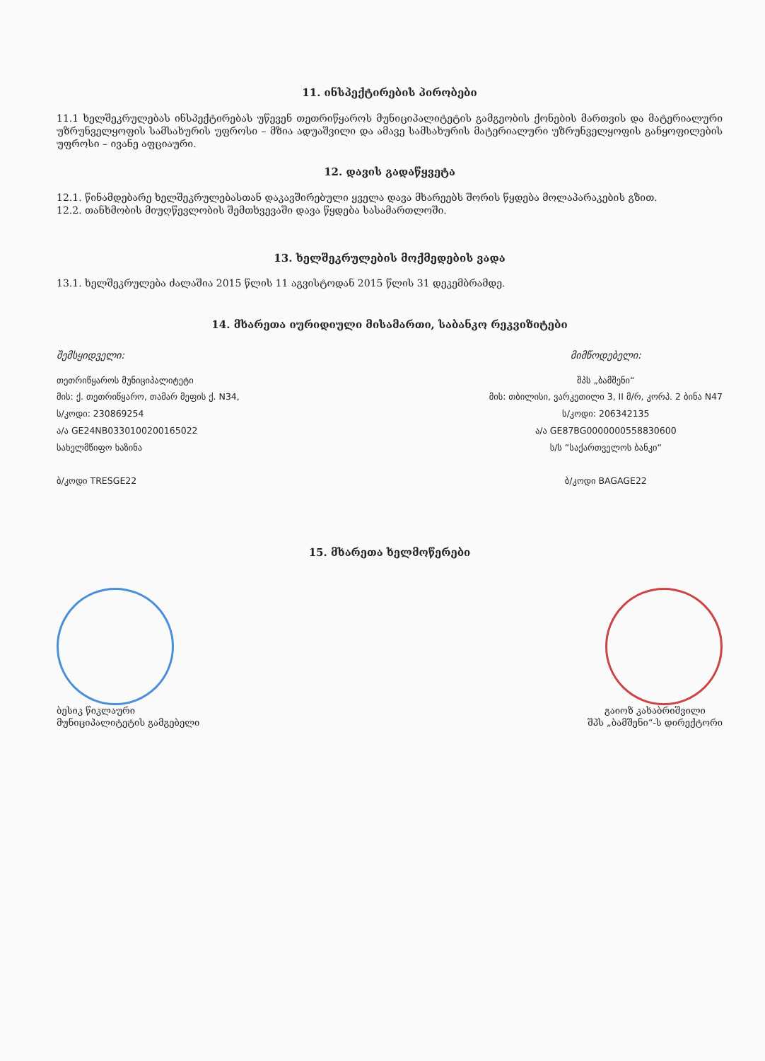11. ინსპექტირების პირობები
11.1 ხელშეკრულებას ინსპექტირებას უწევენ თეთრიწყაროს მუნიციპალიტეტის გამგეობის ქონების მართვის და მატერიალური უზრუნველყოფის სამსახურის უფროსი – მზია ადუაშვილი და ამავე სამსახურის მატერიალური უზრუნველყოფის განყოფილების უფროსი – ივანე აფციაური.
12. დავის გადაწყვეტა
12.1. წინამდებარე ხელშეკრულებასთან დაკავშირებული ყველა დავა მხარეებს შორის წყდება მოლაპარაკების გზით.
12.2. თანხმობის მიუღწევლობის შემთხვევაში დავა წყდება სასამართლოში.
13. ხელშეკრულების მოქმედების ვადა
13.1. ხელშეკრულება ძალაშია 2015 წლის 11 აგვისტოდან 2015 წლის 31 დეკემბრამდე.
14. მხარეთა იურიდიული მისამართი, საბანკო რეკვიზიტები
შემსყიდველი:
თეთრიწყაროს მუნიციპალიტეტი
მის: ქ. თეთრიწყარო, თამარ მეფის ქ. N34,
ს/კოდი: 230869254
ა/ა GE24NB0330100200165022
სახელმწიფო ხაზინა
ბ/კოდი TRESGE22
მიმწოდებელი:
შპს „ბამშენი“
მის: თბილისი, ვარკეთილი 3, II მ/რ, კორპ. 2 ბინა N47
ს/კოდი: 206342135
ა/ა GE87BG0000000558830600
ს/ს “საქართველოს ბანკი“
ბ/კოდი BAGAGE22
15. მხარეთა ხელმოწერები
ბესიკ წიკლაური
მუნიციპალიტეტის გამგებელი
გაიოზ კახაბრიშვილი
შპს „ბამშენი“-ს დირექტორი